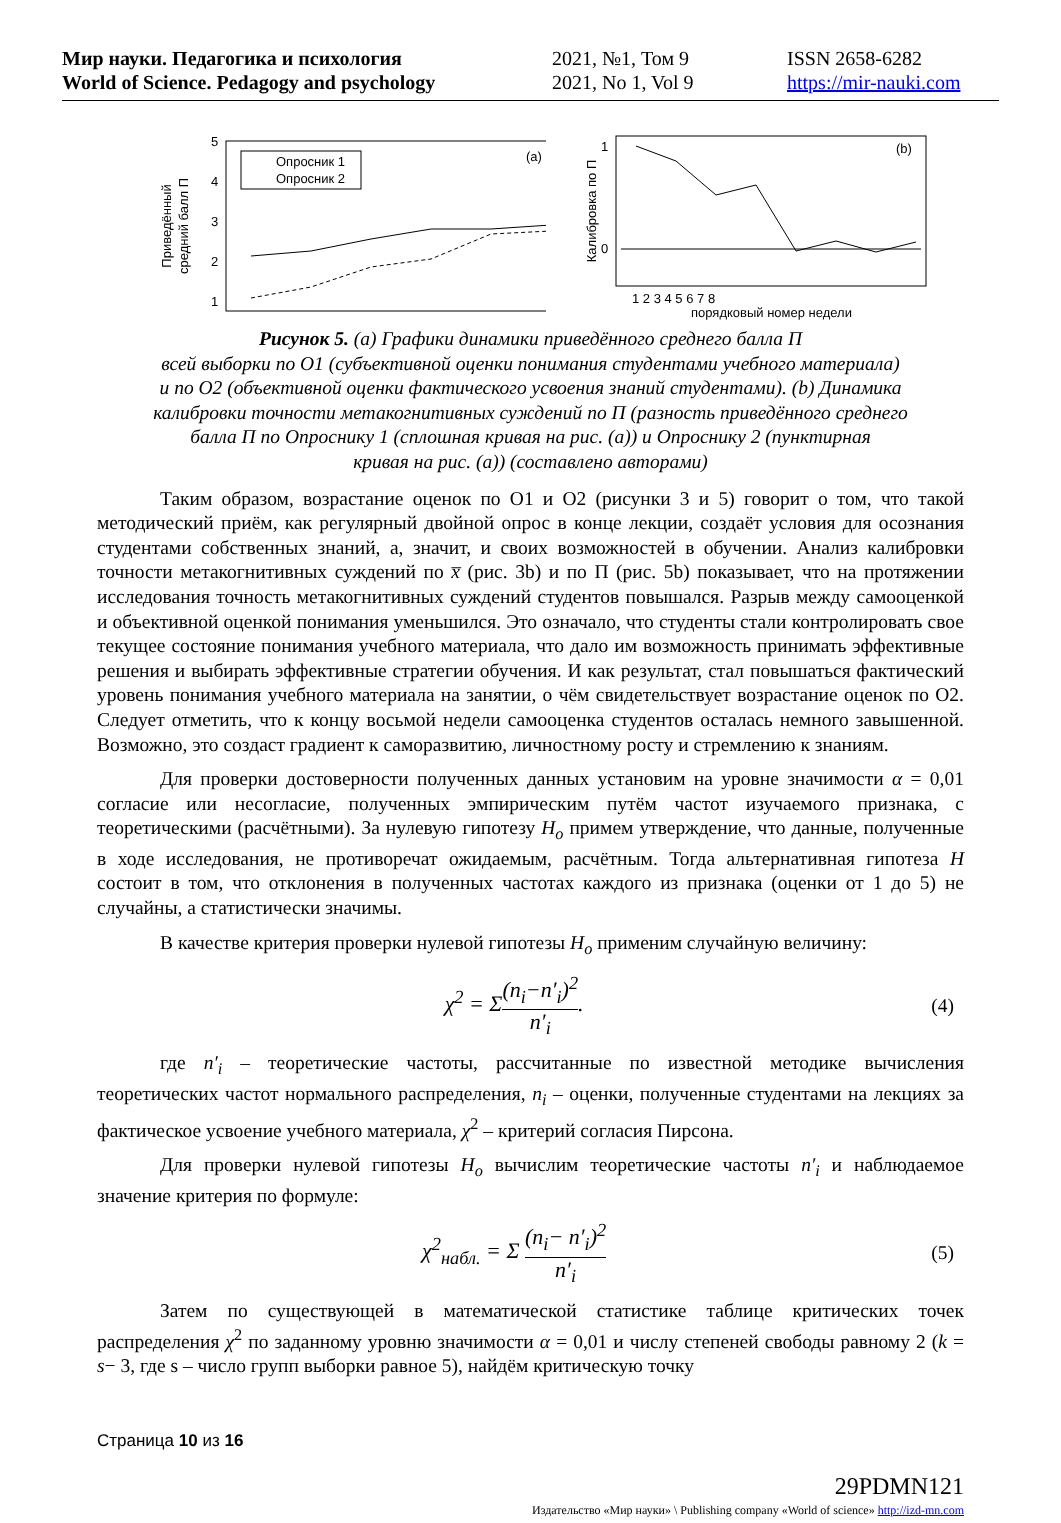Мир науки. Педагогика и психология
World of Science. Pedagogy and psychology
2021, №1, Том 9
2021, No 1, Vol 9
ISSN 2658-6282
https://mir-nauki.com
Приведённый
средний балл П
5
4
3
2
1
Опросник 1
Опросник 2
(a)
Калибровка по П
1
0
(b)
1 2 3 4 5 6 7 8
порядковый номер недели
Рисунок 5. (a) Графики динамики приведённого среднего балла П
всей выборки по О1 (субъективной оценки понимания студентами учебного материала)
и по О2 (объективной оценки фактического усвоения знаний студентами). (b) Динамика
калибровки точности метакогнитивных суждений по П (разность приведённого среднего
балла П по Опроснику 1 (сплошная кривая на рис. (a)) и Опроснику 2 (пунктирная
кривая на рис. (a)) (составлено авторами)
Таким образом, возрастание оценок по О1 и О2 (рисунки 3 и 5) говорит о том, что такой методический приём, как регулярный двойной опрос в конце лекции, создаёт условия для осознания студентами собственных знаний, а, значит, и своих возможностей в обучении. Анализ калибровки точности метакогнитивных суждений по x̅ (рис. 3b) и по П (рис. 5b) показывает, что на протяжении исследования точность метакогнитивных суждений студентов повышался. Разрыв между самооценкой и объективной оценкой понимания уменьшился. Это означало, что студенты стали контролировать свое текущее состояние понимания учебного материала, что дало им возможность принимать эффективные решения и выбирать эффективные стратегии обучения. И как результат, стал повышаться фактический уровень понимания учебного материала на занятии, о чём свидетельствует возрастание оценок по О2. Следует отметить, что к концу восьмой недели самооценка студентов осталась немного завышенной. Возможно, это создаст градиент к саморазвитию, личностному росту и стремлению к знаниям.
Для проверки достоверности полученных данных установим на уровне значимости α = 0,01 согласие или несогласие, полученных эмпирическим путём частот изучаемого признака, с теоретическими (расчётными). За нулевую гипотезу H<sub>o</sub> примем утверждение, что данные, полученные в ходе исследования, не противоречат ожидаемым, расчётным. Тогда альтернативная гипотеза H состоит в том, что отклонения в полученных частотах каждого из признака (оценки от 1 до 5) не случайны, а статистически значимы.
В качестве критерия проверки нулевой гипотезы H<sub>o</sub> применим случайную величину:
χ<sup>2</sup> = Σ(n<sub>i</sub>−n′<sub>i</sub>)<sup>2</sup> n′<sub>i</sub>. (4)
где n′<sub>i</sub> – теоретические частоты, рассчитанные по известной методике вычисления теоретических частот нормального распределения, n<sub>i</sub> – оценки, полученные студентами на лекциях за фактическое усвоение учебного материала, χ<sup>2</sup> – критерий согласия Пирсона.
Для проверки нулевой гипотезы H<sub>o</sub> вычислим теоретические частоты n′<sub>i</sub> и наблюдаемое значение критерия по формуле:
χ<sup>2</sup><sub>набл.</sub> = Σ (n<sub>i</sub>− n′<sub>i</sub>)<sup>2</sup> n′<sub>i</sub> (5)
Затем по существующей в математической статистике таблице критических точек распределения χ<sup>2</sup> по заданному уровню значимости α = 0,01 и числу степеней свободы равному 2 (k = s− 3, где s – число групп выборки равное 5), найдём критическую точку
Страница 10 из 16
29PDMN121
Издательство «Мир науки» \ Publishing company «World of science» http://izd-mn.com